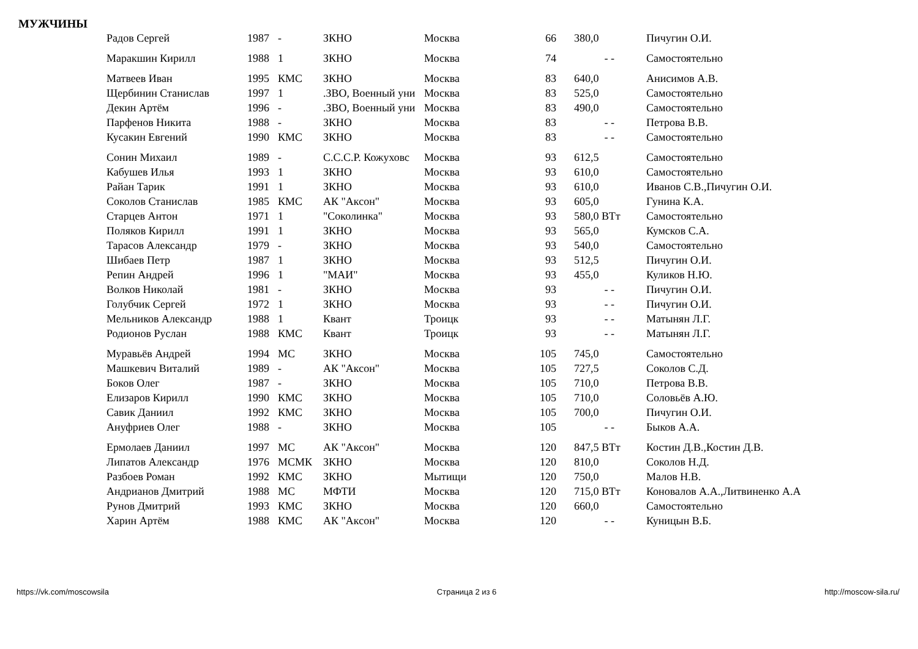МУЖЧИНЫ
| Радов Сергей | 1987 | - | ЗКНО | Москва | 66 | 380,0 | Пичугин О.И. |
| Маракшин Кирилл | 1988 | 1 | ЗКНО | Москва | 74 | - - | Самостоятельно |
| Матвеев Иван | 1995 | КМС | ЗКНО | Москва | 83 | 640,0 | Анисимов А.В. |
| Щербинин Станислав | 1997 | 1 | .ЗВО, Военный уни | Москва | 83 | 525,0 | Самостоятельно |
| Декин Артём | 1996 | - | .ЗВО, Военный уни | Москва | 83 | 490,0 | Самостоятельно |
| Парфенов Никита | 1988 | - | ЗКНО | Москва | 83 | - - | Петрова В.В. |
| Кусакин Евгений | 1990 | КМС | ЗКНО | Москва | 83 | - - | Самостоятельно |
| Сонин Михаил | 1989 | - | С.С.С.Р. Кожуховс | Москва | 93 | 612,5 | Самостоятельно |
| Кабушев Илья | 1993 | 1 | ЗКНО | Москва | 93 | 610,0 | Самостоятельно |
| Райан Тарик | 1991 | 1 | ЗКНО | Москва | 93 | 610,0 | Иванов С.В.,Пичугин О.И. |
| Соколов Станислав | 1985 | КМС | АК "Аксон" | Москва | 93 | 605,0 | Гунина К.А. |
| Старцев Антон | 1971 | 1 | "Соколинка" | Москва | 93 | 580,0 ВТт | Самостоятельно |
| Поляков Кирилл | 1991 | 1 | ЗКНО | Москва | 93 | 565,0 | Кумсков С.А. |
| Тарасов Александр | 1979 | - | ЗКНО | Москва | 93 | 540,0 | Самостоятельно |
| Шибаев Петр | 1987 | 1 | ЗКНО | Москва | 93 | 512,5 | Пичугин О.И. |
| Репин Андрей | 1996 | 1 | "МАИ" | Москва | 93 | 455,0 | Куликов Н.Ю. |
| Волков Николай | 1981 | - | ЗКНО | Москва | 93 | - - | Пичугин О.И. |
| Голубчик Сергей | 1972 | 1 | ЗКНО | Москва | 93 | - - | Пичугин О.И. |
| Мельников Александр | 1988 | 1 | Квант | Троицк | 93 | - - | Матынян Л.Г. |
| Родионов Руслан | 1988 | КМС | Квант | Троицк | 93 | - - | Матынян Л.Г. |
| Муравьёв Андрей | 1994 | МС | ЗКНО | Москва | 105 | 745,0 | Самостоятельно |
| Машкевич Виталий | 1989 | - | АК "Аксон" | Москва | 105 | 727,5 | Соколов С.Д. |
| Боков Олег | 1987 | - | ЗКНО | Москва | 105 | 710,0 | Петрова В.В. |
| Елизаров Кирилл | 1990 | КМС | ЗКНО | Москва | 105 | 710,0 | Соловьёв А.Ю. |
| Савик Даниил | 1992 | КМС | ЗКНО | Москва | 105 | 700,0 | Пичугин О.И. |
| Ануфриев Олег | 1988 | - | ЗКНО | Москва | 105 | - - | Быков А.А. |
| Ермолаев Даниил | 1997 | МС | АК "Аксон" | Москва | 120 | 847,5 ВТт | Костин Д.В.,Костин Д.В. |
| Липатов Александр | 1976 | МСМК | ЗКНО | Москва | 120 | 810,0 | Соколов Н.Д. |
| Разбоев Роман | 1992 | КМС | ЗКНО | Мытищи | 120 | 750,0 | Малов Н.В. |
| Андрианов Дмитрий | 1988 | МС | МФТИ | Москва | 120 | 715,0 ВТт | Коновалов А.А.,Литвиненко А.А |
| Рунов Дмитрий | 1993 | КМС | ЗКНО | Москва | 120 | 660,0 | Самостоятельно |
| Харин Артём | 1988 | КМС | АК "Аксон" | Москва | 120 | - - | Куницын В.Б. |
https://vk.com/moscowsila Страница 2 из 6 http://moscow-sila.ru/